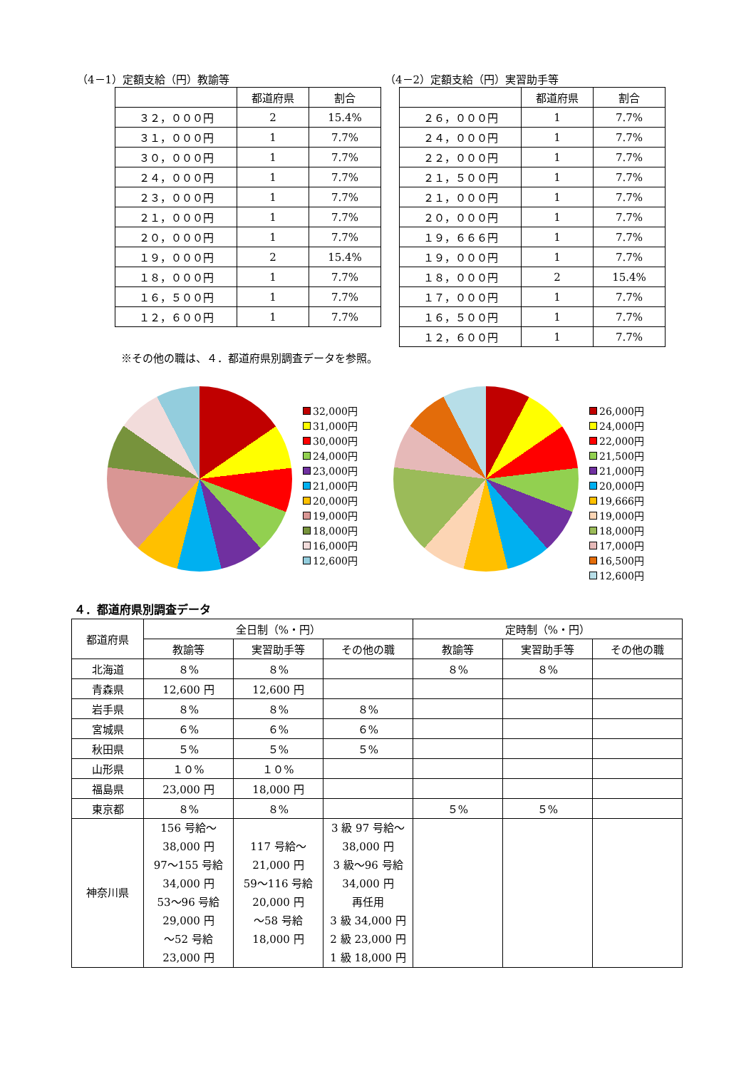（4－1）定額支給（円）教諭等
| | 都道府県 | 割合 |
| ３２，０００円 | 2 | 15.4% |
| ３１，０００円 | 1 | 7.7% |
| ３０，０００円 | 1 | 7.7% |
| ２４，０００円 | 1 | 7.7% |
| ２３，０００円 | 1 | 7.7% |
| ２１，０００円 | 1 | 7.7% |
| ２０，０００円 | 1 | 7.7% |
| １９，０００円 | 2 | 15.4% |
| １８，０００円 | 1 | 7.7% |
| １６，５００円 | 1 | 7.7% |
| １２，６００円 | 1 | 7.7% |
（4－2）定額支給（円）実習助手等
| | 都道府県 | 割合 |
| ２６，０００円 | 1 | 7.7% |
| ２４，０００円 | 1 | 7.7% |
| ２２，０００円 | 1 | 7.7% |
| ２１，５００円 | 1 | 7.7% |
| ２１，０００円 | 1 | 7.7% |
| ２０，０００円 | 1 | 7.7% |
| １９，６６６円 | 1 | 7.7% |
| １９，０００円 | 1 | 7.7% |
| １８，０００円 | 2 | 15.4% |
| １７，０００円 | 1 | 7.7% |
| １６，５００円 | 1 | 7.7% |
| １２，６００円 | 1 | 7.7% |
※その他の職は、４．都道府県別調査データを参照。
32,000円
31,000円
30,000円
24,000円
23,000円
21,000円
20,000円
19,000円
18,000円
16,000円
12,600円
26,000円
24,000円
22,000円
21,500円
21,000円
20,000円
19,666円
19,000円
18,000円
17,000円
16,500円
12,600円
４．都道府県別調査データ
| 都道府県 | 全日制（%・円） | | | 定時制（%・円） | | |
| --- | --- | --- | --- | --- | --- | --- |
| | 教諭等 | 実習助手等 | その他の職 | 教諭等 | 実習助手等 | その他の職 |
| 北海道 | ８% | ８% | | ８% | ８% | |
| 青森県 | 12,600 円 | 12,600 円 | | | | |
| 岩手県 | ８% | ８% | ８% | | | |
| 宮城県 | ６% | ６% | ６% | | | |
| 秋田県 | ５% | ５% | ５% | | | |
| 山形県 | １０% | １０% | | | | |
| 福島県 | 23,000 円 | 18,000 円 | | | | |
| 東京都 | ８% | ８% | | ５% | ５% | |
| 神奈川県 | 156 号給～ 38,000 円 97～155 号給 34,000 円 53～96 号給 29,000 円 ～52 号給 23,000 円 | 117 号給～ 21,000 円 59～116 号給 20,000 円 ～58 号給 18,000 円 | 3 級 97 号給～ 38,000 円 3 級～96 号給 34,000 円 再任用 3 級 34,000 円 2 級 23,000 円 1 級 18,000 円 | | | |